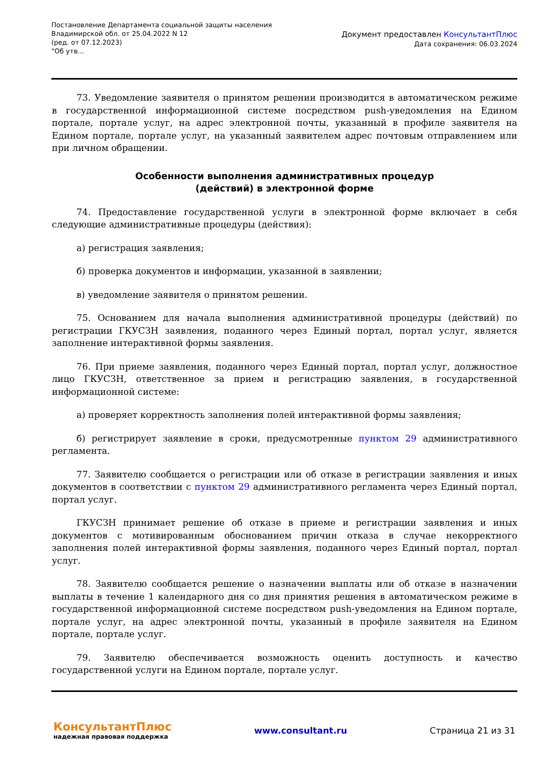Постановление Департамента социальной защиты населения Владимирской обл. от 25.04.2022 N 12
(ред. от 07.12.2023)
"Об утв...
Документ предоставлен КонсультантПлюс
Дата сохранения: 06.03.2024
73. Уведомление заявителя о принятом решении производится в автоматическом режиме в государственной информационной системе посредством push-уведомления на Едином портале, портале услуг, на адрес электронной почты, указанный в профиле заявителя на Едином портале, портале услуг, на указанный заявителем адрес почтовым отправлением или при личном обращении.
Особенности выполнения административных процедур
(действий) в электронной форме
74. Предоставление государственной услуги в электронной форме включает в себя следующие административные процедуры (действия):
а) регистрация заявления;
б) проверка документов и информации, указанной в заявлении;
в) уведомление заявителя о принятом решении.
75. Основанием для начала выполнения административной процедуры (действий) по регистрации ГКУСЗН заявления, поданного через Единый портал, портал услуг, является заполнение интерактивной формы заявления.
76. При приеме заявления, поданного через Единый портал, портал услуг, должностное лицо ГКУСЗН, ответственное за прием и регистрацию заявления, в государственной информационной системе:
а) проверяет корректность заполнения полей интерактивной формы заявления;
б) регистрирует заявление в сроки, предусмотренные пунктом 29 административного регламента.
77. Заявителю сообщается о регистрации или об отказе в регистрации заявления и иных документов в соответствии с пунктом 29 административного регламента через Единый портал, портал услуг.
ГКУСЗН принимает решение об отказе в приеме и регистрации заявления и иных документов с мотивированным обоснованием причин отказа в случае некорректного заполнения полей интерактивной формы заявления, поданного через Единый портал, портал услуг.
78. Заявителю сообщается решение о назначении выплаты или об отказе в назначении выплаты в течение 1 календарного дня со дня принятия решения в автоматическом режиме в государственной информационной системе посредством push-уведомления на Едином портале, портале услуг, на адрес электронной почты, указанный в профиле заявителя на Едином портале, портале услуг.
79. Заявителю обеспечивается возможность оценить доступность и качество государственной услуги на Едином портале, портале услуг.
КонсультантПлюс
надежная правовая поддержка
www.consultant.ru Страница 21 из 31